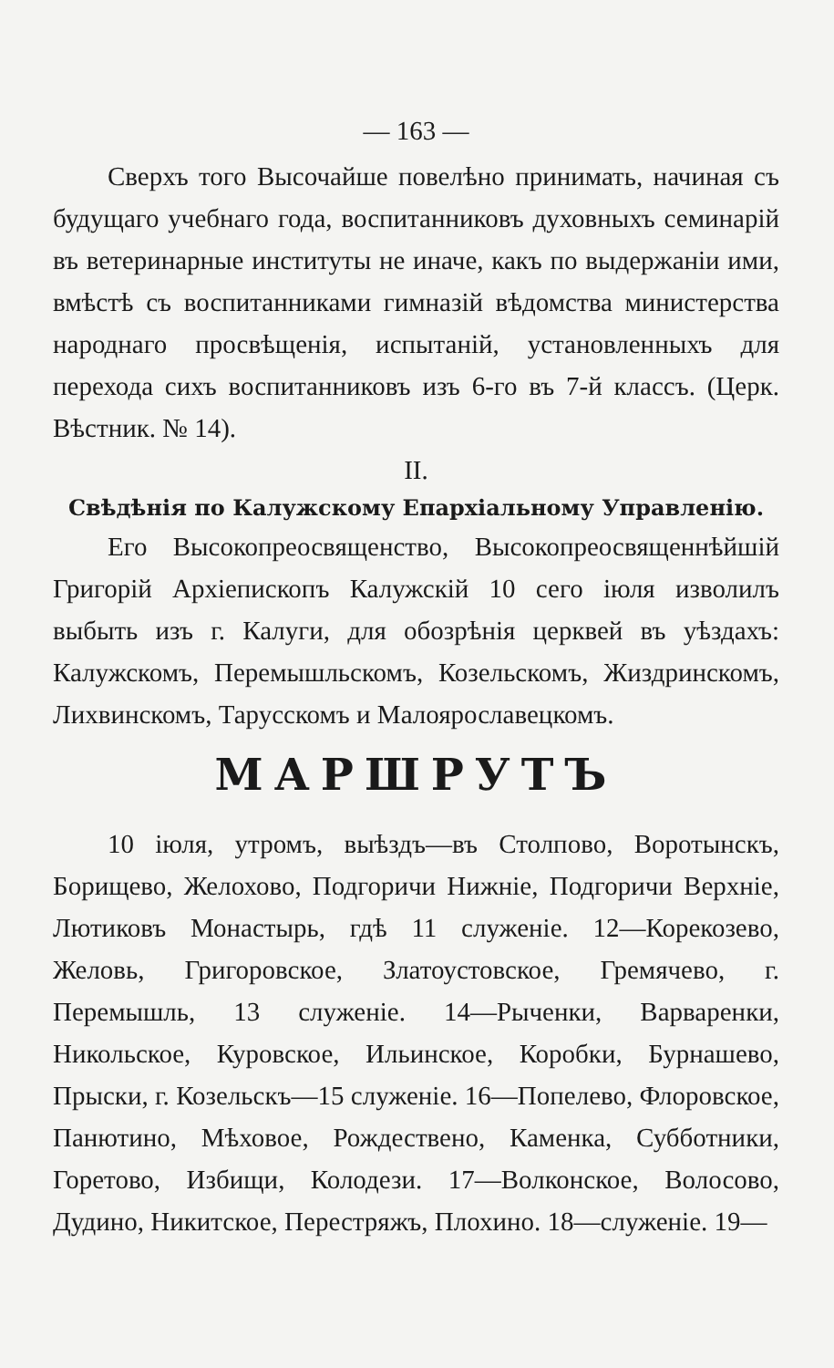— 163 —
Сверхъ того Высочайше повелѣно принимать, начиная съ будущаго учебнаго года, воспитанниковъ духовныхъ семинарій въ ветеринарные институты не иначе, какъ по выдержаніи ими, вмѣстѣ съ воспитанниками гимназій вѣдомства министерства народнаго просвѣщенія, испытаній, установленныхъ для перехода сихъ воспитанниковъ изъ 6-го въ 7-й классъ. (Церк. Вѣстник. № 14).
II.
Свѣдѣнія по Калужскому Епархіальному Управленію.
Его Высокопреосвященство, Высокопреосвященнѣйшій Григорій Архіепископъ Калужскій 10 сего іюля изволилъ выбыть изъ г. Калуги, для обозрѣнія церквей въ уѣздахъ: Калужскомъ, Перемышльскомъ, Козельскомъ, Жиздринскомъ, Лихвинскомъ, Тарусскомъ и Малоярославецкомъ.
МАРШРУТЪ
10 іюля, утромъ, выѣздъ—въ Столпово, Воротынскъ, Борищево, Желохово, Подгоричи Нижніе, Подгоричи Верхніе, Лютиковъ Монастырь, гдѣ 11 служеніе. 12—Корекозево, Желовь, Григоровское, Златоустовское, Гремячево, г. Перемышль, 13 служеніе. 14—Рыченки, Варваренки, Никольское, Куровское, Ильинское, Коробки, Бурнашево, Прыски, г. Козельскъ—15 служеніе. 16—Попелево, Флоровское, Панютино, Мѣховое, Рождествено, Каменка, Субботники, Горетово, Избищи, Колодези. 17—Волконское, Волосово, Дудино, Никитское, Перестряжъ, Плохино. 18—служеніе. 19—